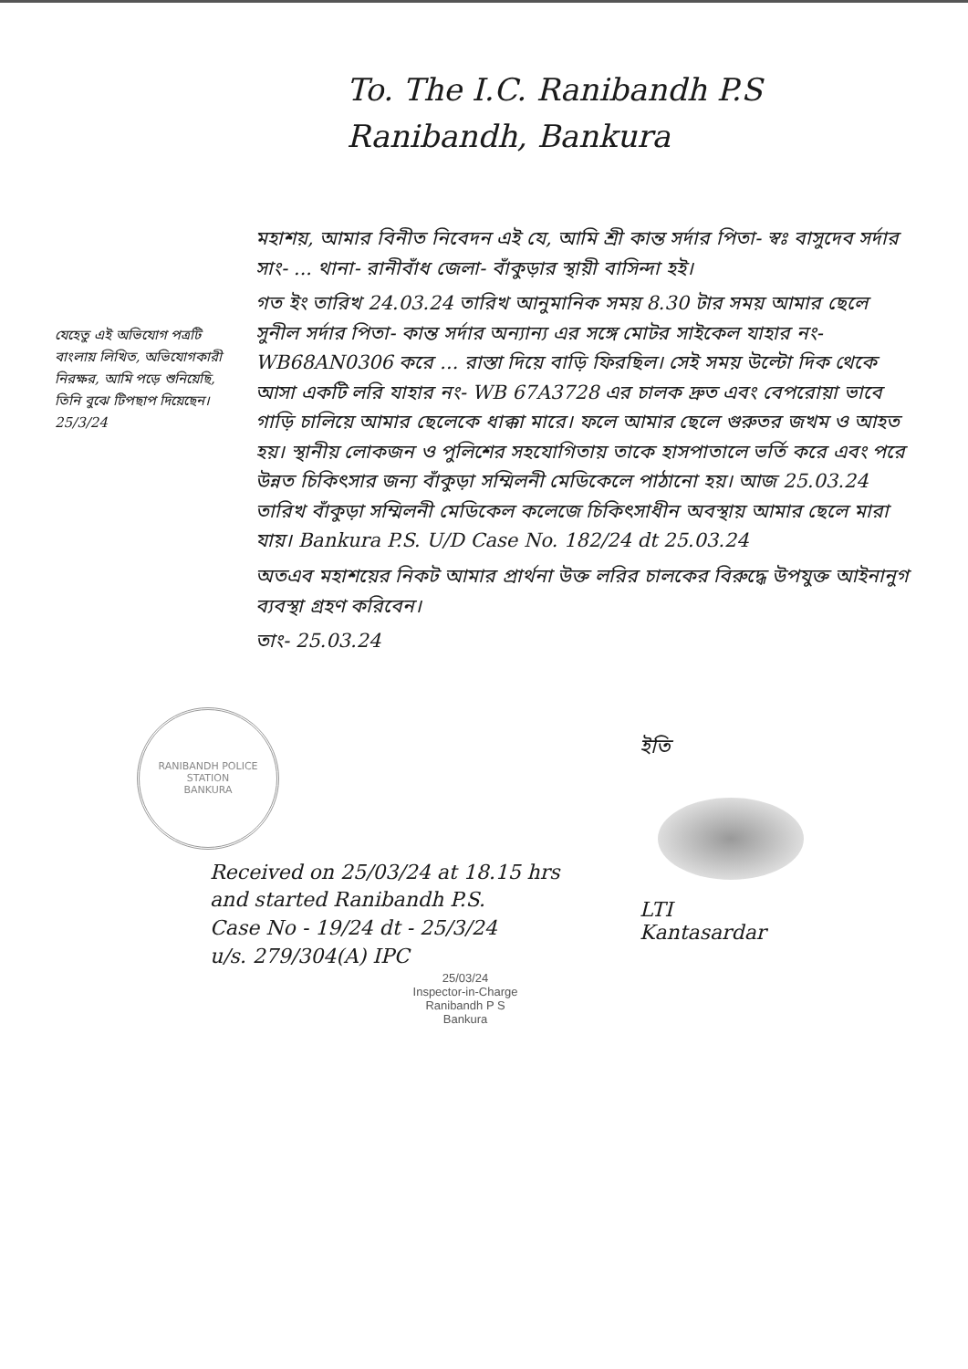To. The I.C. Ranibandh P.S
Ranibandh, Bankura
যেহেতু এই অভিযোগ পত্রটি বাংলায় লিখিত, অভিযোগকারী নিরক্ষর, আমি পড়ে শুনিয়েছি, তিনি বুঝে টিপছাপ দিয়েছেন।
25/3/24
মহাশয়, আমার বিনীত নিবেদন এই যে, আমি শ্রী কান্ত সর্দার পিতা- স্বঃ বাসুদেব সর্দার সাং- ... থানা- রানীবাঁধ জেলা- বাঁকুড়ার স্থায়ী বাসিন্দা হই।
গত ইং তারিখ 24.03.24 তারিখ আনুমানিক সময় 8.30 টার সময় আমার ছেলে সুনীল সর্দার পিতা- কান্ত সর্দার অন্যান্য এর সঙ্গে মোটর সাইকেল যাহার নং- WB68AN0306 করে ... রাস্তা দিয়ে বাড়ি ফিরছিল। সেই সময় উল্টো দিক থেকে আসা একটি লরি যাহার নং- WB 67A3728 এর চালক দ্রুত এবং বেপরোয়া ভাবে গাড়ি চালিয়ে আমার ছেলেকে ধাক্কা মারে। ফলে আমার ছেলে গুরুতর জখম ও আহত হয়। স্থানীয় লোকজন ও পুলিশের সহযোগিতায় তাকে হাসপাতালে ভর্তি করে এবং পরে উন্নত চিকিৎসার জন্য বাঁকুড়া সম্মিলনী মেডিকেলে পাঠানো হয়। আজ 25.03.24 তারিখ বাঁকুড়া সম্মিলনী মেডিকেল কলেজে চিকিৎসাধীন অবস্থায় আমার ছেলে মারা যায়। Bankura P.S. U/D Case No. 182/24 dt 25.03.24
অতএব মহাশয়ের নিকট আমার প্রার্থনা উক্ত লরির চালকের বিরুদ্ধে উপযুক্ত আইনানুগ ব্যবস্থা গ্রহণ করিবেন।
তাং- 25.03.24
RANIBANDH POLICE STATION
BANKURA
Received on 25/03/24 at 18.15 hrs
and started Ranibandh P.S.
Case No - 19/24 dt - 25/3/24
u/s. 279/304(A) IPC
25/03/24
Inspector-in-Charge
Ranibandh P S
Bankura
ইতি
LTI
Kantasardar